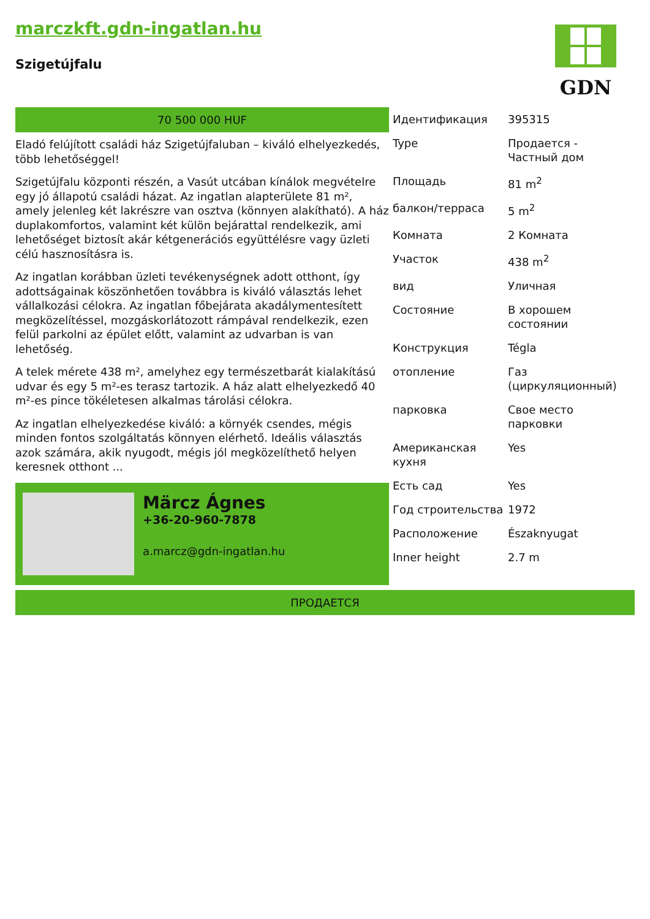marczkft.gdn-ingatlan.hu
Szigetújfalu
GDN
70 500 000 HUF
Eladó felújított családi ház Szigetújfaluban – kiváló elhelyezkedés, több lehetőséggel!
Szigetújfalu központi részén, a Vasút utcában kínálok megvételre egy jó állapotú családi házat. Az ingatlan alapterülete 81 m², amely jelenleg két lakrészre van osztva (könnyen alakítható). A ház duplakomfortos, valamint két külön bejárattal rendelkezik, ami lehetőséget biztosít akár kétgenerációs együttélésre vagy üzleti célú hasznosításra is.
Az ingatlan korábban üzleti tevékenységnek adott otthont, így adottságainak köszönhetően továbbra is kiváló választás lehet vállalkozási célokra. Az ingatlan főbejárata akadálymentesített megközelítéssel, mozgáskorlátozott rámpával rendelkezik, ezen felül parkolni az épület előtt, valamint az udvarban is van lehetőség.
A telek mérete 438 m², amelyhez egy természetbarát kialakítású udvar és egy 5 m²-es terasz tartozik. A ház alatt elhelyezkedő 40 m²-es pince tökéletesen alkalmas tárolási célokra.
Az ingatlan elhelyezkedése kiváló: a környék csendes, mégis minden fontos szolgáltatás könnyen elérhető. Ideális választás azok számára, akik nyugodt, mégis jól megközelíthető helyen keresnek otthont ...
Märcz Ágnes
+36-20-960-7878
a.marcz@gdn-ingatlan.hu
| Идентификация | 395315 |
| Type | Продается - Частный дом |
| Площадь | 81 m<sup>2</sup> |
| балкон/терраса | 5 m<sup>2</sup> |
| Комната | 2 Комната |
| Участок | 438 m<sup>2</sup> |
| вид | Уличная |
| Состояние | В хорошем состоянии |
| Конструкция | Tégla |
| отопление | Газ (циркуляционный) |
| парковка | Свое место парковки |
| Американская кухня | Yes |
| Есть сад | Yes |
| Год строительства | 1972 |
| Расположение | Északnyugat |
| Inner height | 2.7 m |
ПРОДАЕТСЯ